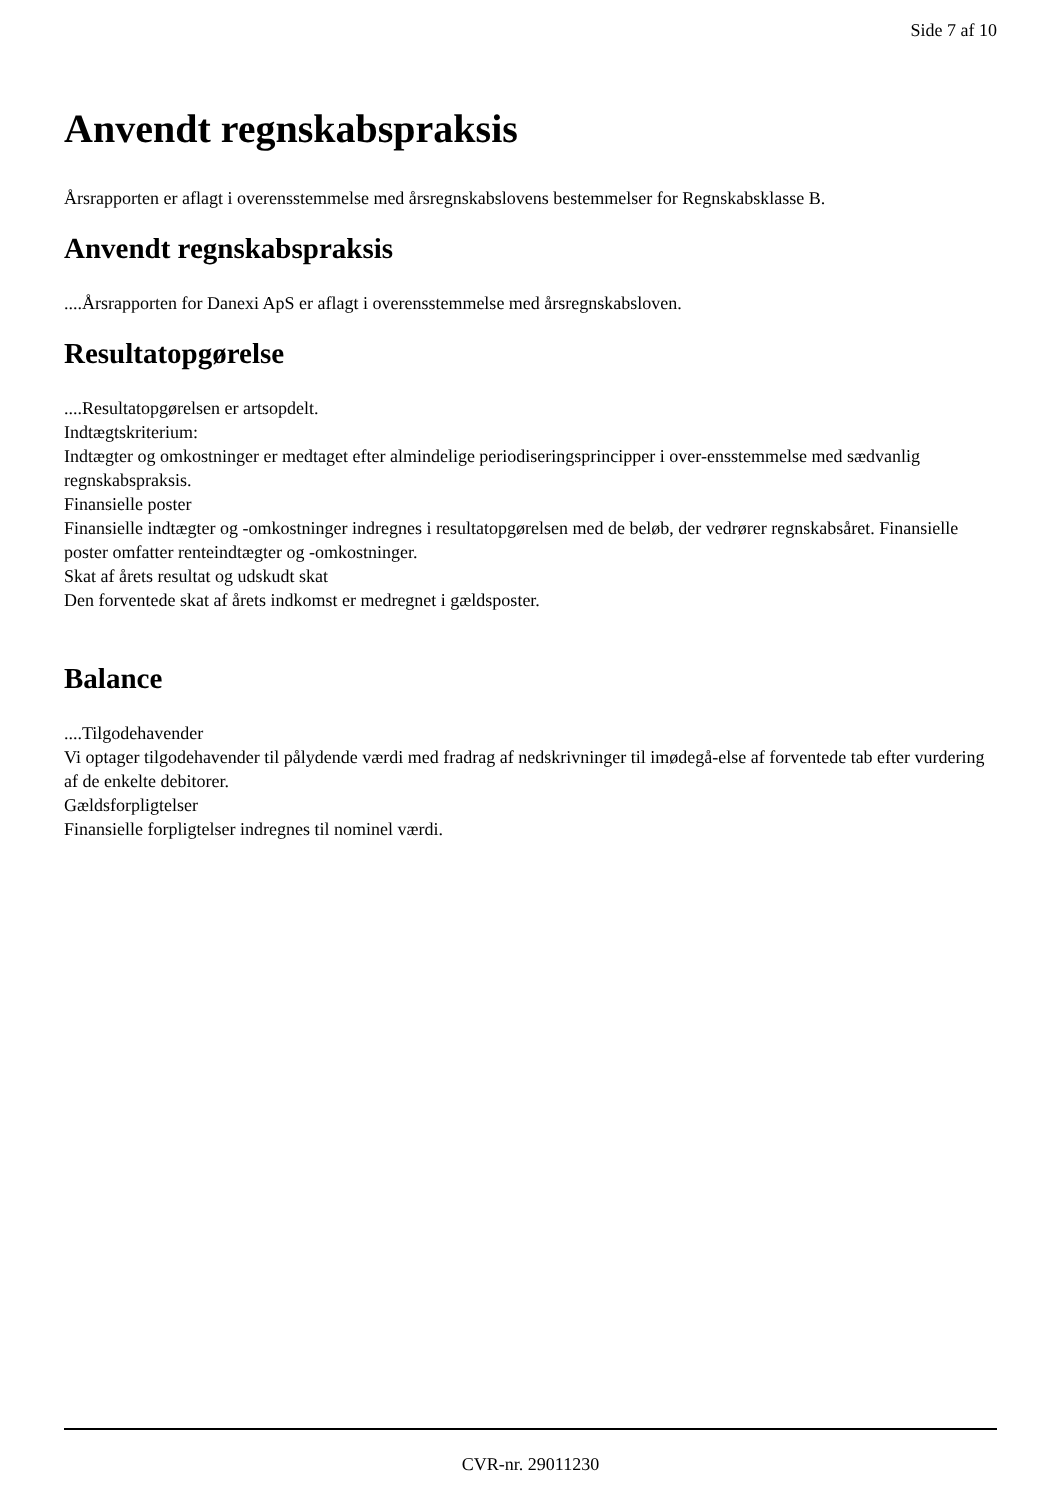Side 7 af 10
Anvendt regnskabspraksis
Årsrapporten er aflagt i overensstemmelse med årsregnskabslovens bestemmelser for Regnskabsklasse B.
Anvendt regnskabspraksis
....Årsrapporten for Danexi ApS er aflagt i overensstemmelse med årsregnskabsloven.
Resultatopgørelse
....Resultatopgørelsen er artsopdelt.
Indtægtskriterium:
Indtægter og omkostninger er medtaget efter almindelige periodiseringsprincipper i over-ensstemmelse med sædvanlig regnskabspraksis.
Finansielle poster
Finansielle indtægter og -omkostninger indregnes i resultatopgørelsen med de beløb, der vedrører regnskabsåret. Finansielle poster omfatter renteindtægter og -omkostninger.
Skat af årets resultat og udskudt skat
Den forventede skat af årets indkomst er medregnet i gældsposter.
Balance
....Tilgodehavender
Vi optager tilgodehavender til pålydende værdi med fradrag af nedskrivninger til imødegå-else af forventede tab efter vurdering af de enkelte debitorer.
Gældsforpligtelser
Finansielle forpligtelser indregnes til nominel værdi.
CVR-nr. 29011230